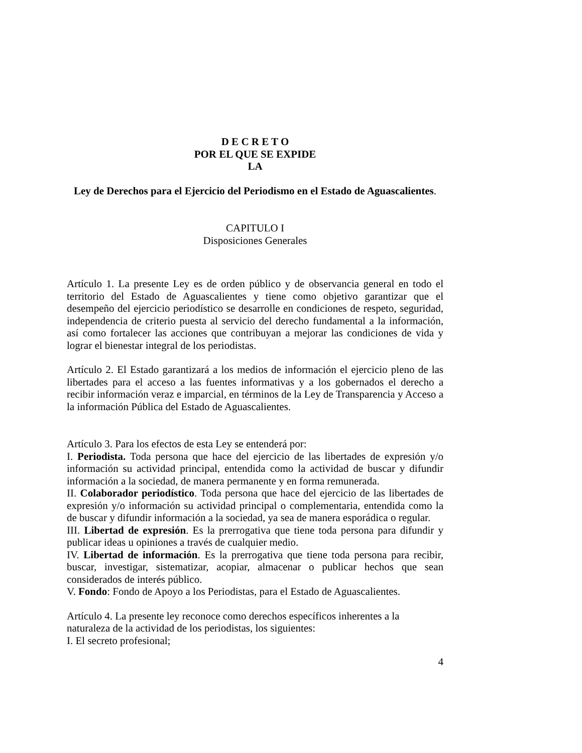D E C R E T O
POR EL QUE SE EXPIDE
LA
Ley de Derechos para el Ejercicio del Periodismo en el Estado de Aguascalientes.
CAPITULO I
Disposiciones Generales
Artículo 1. La presente Ley es de orden público y de observancia general en todo el territorio del Estado de Aguascalientes y tiene como objetivo garantizar que el desempeño del ejercicio periodístico se desarrolle en condiciones de respeto, seguridad, independencia de criterio puesta al servicio del derecho fundamental a la información, así como fortalecer las acciones que contribuyan a mejorar las condiciones de vida y lograr el bienestar integral de los periodistas.
Artículo 2. El Estado garantizará a los medios de información el ejercicio pleno de las libertades para el acceso a las fuentes informativas y a los gobernados el derecho a recibir información veraz e imparcial, en términos de la Ley de Transparencia y Acceso a la información Pública del Estado de Aguascalientes.
Artículo 3. Para los efectos de esta Ley se entenderá por:
I. Periodista. Toda persona que hace del ejercicio de las libertades de expresión y/o información su actividad principal, entendida como la actividad de buscar y difundir información a la sociedad, de manera permanente y en forma remunerada.
II. Colaborador periodístico. Toda persona que hace del ejercicio de las libertades de expresión y/o información su actividad principal o complementaria, entendida como la de buscar y difundir información a la sociedad, ya sea de manera esporádica o regular.
III. Libertad de expresión. Es la prerrogativa que tiene toda persona para difundir y publicar ideas u opiniones a través de cualquier medio.
IV. Libertad de información. Es la prerrogativa que tiene toda persona para recibir, buscar, investigar, sistematizar, acopiar, almacenar o publicar hechos que sean considerados de interés público.
V. Fondo: Fondo de Apoyo a los Periodistas, para el Estado de Aguascalientes.
Artículo 4. La presente ley reconoce como derechos específicos inherentes a la naturaleza de la actividad de los periodistas, los siguientes:
I. El secreto profesional;
4